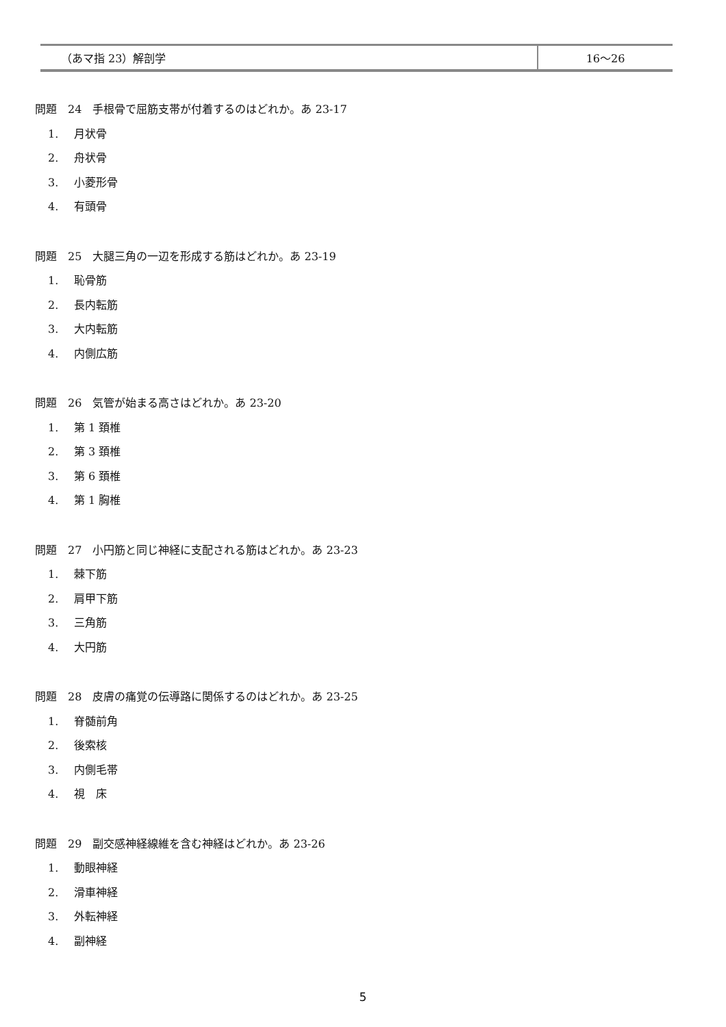| （あマ指 23）解剖学 | 16〜26 |
問題　24　手根骨で屈筋支帯が付着するのはどれか。あ 23-17
1. 月状骨
2. 舟状骨
3. 小菱形骨
4. 有頭骨
問題　25　大腿三角の一辺を形成する筋はどれか。あ 23-19
1. 恥骨筋
2. 長内転筋
3. 大内転筋
4. 内側広筋
問題　26　気管が始まる高さはどれか。あ 23-20
1. 第 1 頚椎
2. 第 3 頚椎
3. 第 6 頚椎
4. 第 1 胸椎
問題　27　小円筋と同じ神経に支配される筋はどれか。あ 23-23
1. 棘下筋
2. 肩甲下筋
3. 三角筋
4. 大円筋
問題　28　皮膚の痛覚の伝導路に関係するのはどれか。あ 23-25
1. 脊髄前角
2. 後索核
3. 内側毛帯
4. 視　床
問題　29　副交感神経線維を含む神経はどれか。あ 23-26
1. 動眼神経
2. 滑車神経
3. 外転神経
4. 副神経
5